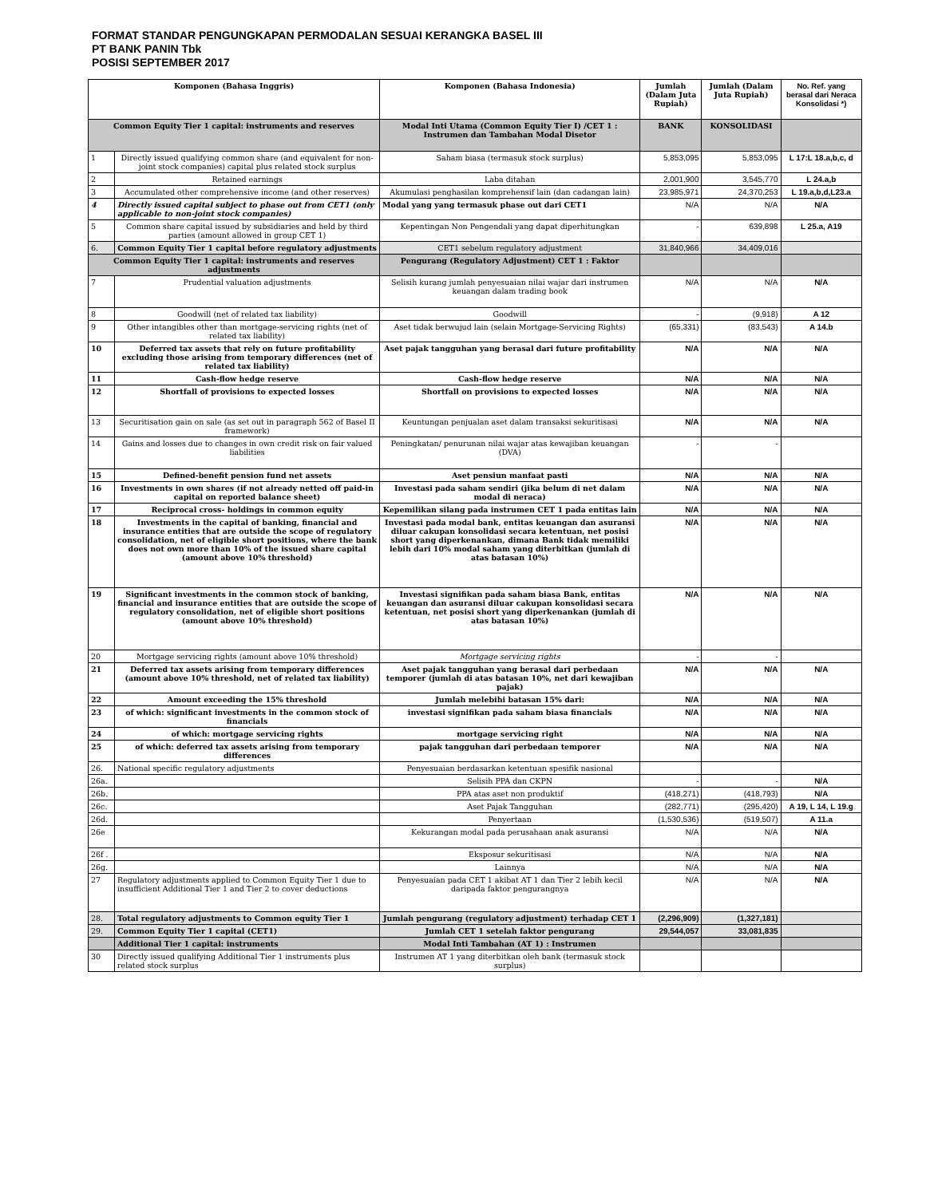FORMAT STANDAR PENGUNGKAPAN PERMODALAN SESUAI KERANGKA BASEL III
PT BANK PANIN Tbk
POSISI SEPTEMBER 2017
| Komponen (Bahasa Inggris) | | Komponen (Bahasa Indonesia) | Jumlah (Dalam Juta Rupiah) | Jumlah (Dalam Juta Rupiah) | No. Ref. yang berasal dari Neraca Konsolidasi *) |
| --- | --- | --- | --- | --- | --- |
| Common Equity Tier 1 capital: instruments and reserves | | Modal Inti Utama (Common Equity Tier I) /CET 1 : Instrumen dan Tambahan Modal Disetor | BANK | KONSOLIDASI | |
| 1 | Directly issued qualifying common share (and equivalent for non-joint stock companies) capital plus related stock surplus | Saham biasa (termasuk stock surplus) | 5,853,095 | 5,853,095 | L 17:L 18.a,b,c, d |
| 2 | Retained earnings | Laba ditahan | 2,001,900 | 3,545,770 | L 24.a,b |
| 3 | Accumulated other comprehensive income (and other reserves) | Akumulasi penghasilan komprehensif lain (dan cadangan lain) | 23,985,971 | 24,370,253 | L 19.a,b,d,L23.a |
| 4 | Directly issued capital subject to phase out from CET1 (only applicable to non-joint stock companies) | Modal yang yang termasuk phase out dari CET1 | N/A | N/A | N/A |
| 5 | Common share capital issued by subsidiaries and held by third parties (amount allowed in group CET 1) | Kepentingan Non Pengendali yang dapat diperhitungkan | - | 639,898 | L 25.a, A19 |
| 6. | Common Equity Tier 1 capital before regulatory adjustments | CET1 sebelum regulatory adjustment | 31,840,966 | 34,409,016 | |
| Common Equity Tier 1 capital: instruments and reserves adjustments | | Pengurang (Regulatory Adjustment) CET 1 : Faktor | | | |
| 7 | Prudential valuation adjustments | Selisih kurang jumlah penyesuaian nilai wajar dari instrumen keuangan dalam trading book | N/A | N/A | N/A |
| 8 | Goodwill (net of related tax liability) | Goodwill | - | (9,918) | A 12 |
| 9 | Other intangibles other than mortgage-servicing rights (net of related tax liability) | Aset tidak berwujud lain (selain Mortgage-Servicing Rights) | (65,331) | (83,543) | A 14.b |
| 10 | Deferred tax assets that rely on future profitability excluding those arising from temporary differences (net of related tax liability) | Aset pajak tangguhan yang berasal dari future profitability | N/A | N/A | N/A |
| 11 | Cash-flow hedge reserve | Cash-flow hedge reserve | N/A | N/A | N/A |
| 12 | Shortfall of provisions to expected losses | Shortfall on provisions to expected losses | N/A | N/A | N/A |
| 13 | Securitisation gain on sale (as set out in paragraph 562 of Basel II framework) | Keuntungan penjualan aset dalam transaksi sekuritisasi | N/A | N/A | N/A |
| 14 | Gains and losses due to changes in own credit risk on fair valued liabilities | Peningkatan/ penurunan nilai wajar atas kewajiban keuangan (DVA) | - | - | |
| 15 | Defined-benefit pension fund net assets | Aset pensiun manfaat pasti | N/A | N/A | N/A |
| 16 | Investments in own shares (if not already netted off paid-in capital on reported balance sheet) | Investasi pada saham sendiri (jika belum di net dalam modal di neraca) | N/A | N/A | N/A |
| 17 | Reciprocal cross- holdings in common equity | Kepemilikan silang pada instrumen CET 1 pada entitas lain | N/A | N/A | N/A |
| 18 | Investments in the capital of banking, financial and insurance entities that are outside the scope of regulatory consolidation, net of eligible short positions, where the bank does not own more than 10% of the issued share capital (amount above 10% threshold) | Investasi pada modal bank, entitas keuangan dan asuransi diluar cakupan konsolidasi secara ketentuan, net posisi short yang diperkenankan, dimana Bank tidak memiliki lebih dari 10% modal saham yang diterbitkan (jumlah di atas batasan 10%) | N/A | N/A | N/A |
| 19 | Significant investments in the common stock of banking, financial and insurance entities that are outside the scope of regulatory consolidation, net of eligible short positions (amount above 10% threshold) | Investasi signifikan pada saham biasa Bank, entitas keuangan dan asuransi diluar cakupan konsolidasi secara ketentuan, net posisi short yang diperkenankan (jumlah di atas batasan 10%) | N/A | N/A | N/A |
| 20 | Mortgage servicing rights (amount above 10% threshold) | Mortgage servicing rights | - | - | |
| 21 | Deferred tax assets arising from temporary differences (amount above 10% threshold, net of related tax liability) | Aset pajak tangguhan yang berasal dari perbedaan temporer (jumlah di atas batasan 10%, net dari kewajiban pajak) | N/A | N/A | N/A |
| 22 | Amount exceeding the 15% threshold | Jumlah melebihi batasan 15% dari: | N/A | N/A | N/A |
| 23 | of which: significant investments in the common stock of financials | investasi signifikan pada saham biasa financials | N/A | N/A | N/A |
| 24 | of which: mortgage servicing rights | mortgage servicing right | N/A | N/A | N/A |
| 25 | of which: deferred tax assets arising from temporary differences | pajak tangguhan dari perbedaan temporer | N/A | N/A | N/A |
| 26. | National specific regulatory adjustments | Penyesuaian berdasarkan ketentuan spesifik nasional | | | |
| 26a. | | Selisih PPA dan CKPN | - | - | N/A |
| 26b. | | PPA atas aset non produktif | (418,271) | (418,793) | N/A |
| 26c. | | Aset Pajak Tangguhan | (282,771) | (295,420) | A 19, L 14, L 19.g |
| 26d. | | Penyertaan | (1,530,536) | (519,507) | A 11.a |
| 26e | | Kekurangan modal pada perusahaan anak asuransi | N/A | N/A | N/A |
| 26f . | | Eksposur sekuritisasi | N/A | N/A | N/A |
| 26g. | | Lainnya | N/A | N/A | N/A |
| 27 | Regulatory adjustments applied to Common Equity Tier 1 due to insufficient Additional Tier 1 and Tier 2 to cover deductions | Penyesuaian pada CET 1 akibat AT 1 dan Tier 2 lebih kecil daripada faktor pengurangnya | N/A | N/A | N/A |
| 28. | Total regulatory adjustments to Common equity Tier 1 | Jumlah pengurang (regulatory adjustment) terhadap CET 1 | (2,296,909) | (1,327,181) | |
| 29. | Common Equity Tier 1 capital (CET1) | Jumlah CET 1 setelah faktor pengurang | 29,544,057 | 33,081,835 | |
| | Additional Tier 1 capital: instruments | Modal Inti Tambahan (AT 1) : Instrumen | | | |
| 30 | Directly issued qualifying Additional Tier 1 instruments plus related stock surplus | Instrumen AT 1 yang diterbitkan oleh bank (termasuk stock surplus) | | | |